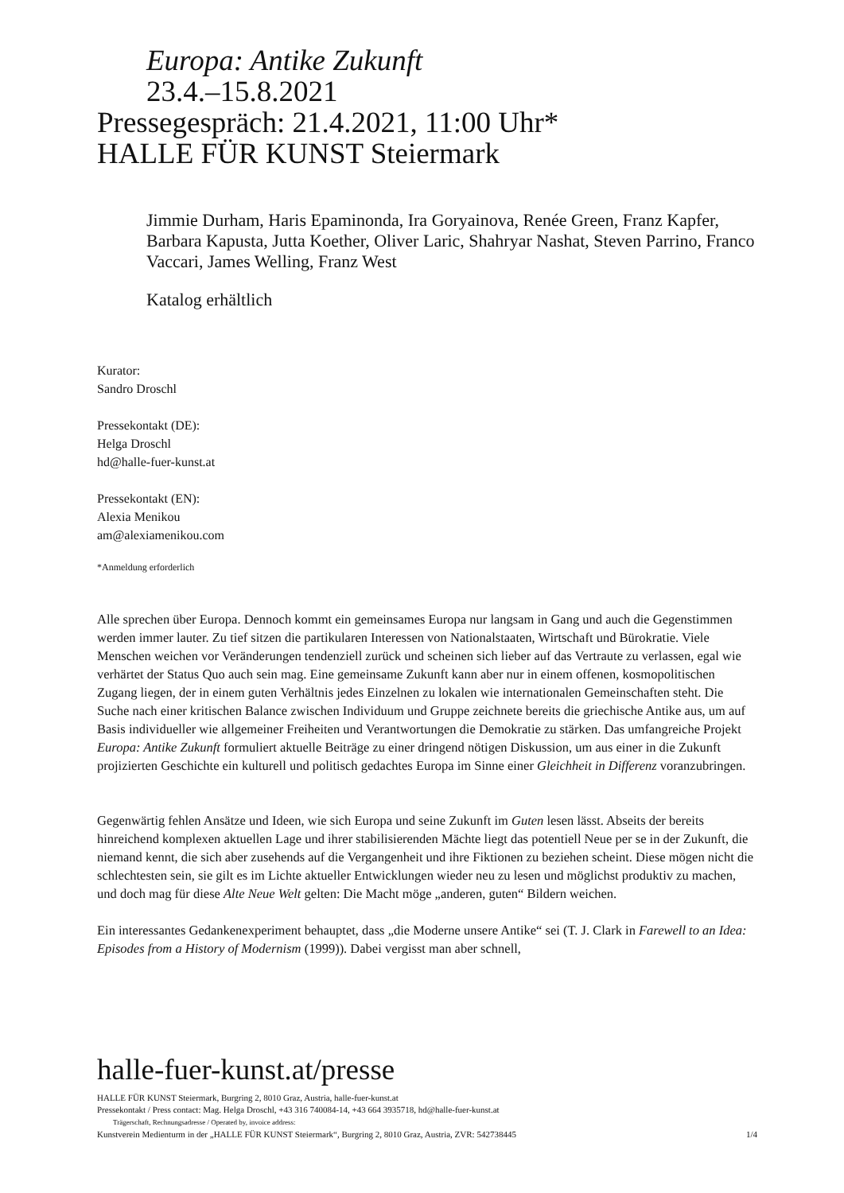Europa: Antike Zukunft
23.4.–15.8.2021
Pressegespräch: 21.4.2021, 11:00 Uhr*
HALLE FÜR KUNST Steiermark
Jimmie Durham, Haris Epaminonda, Ira Goryainova, Renée Green, Franz Kapfer, Barbara Kapusta, Jutta Koether, Oliver Laric, Shahryar Nashat, Steven Parrino, Franco Vaccari, James Welling, Franz West
Katalog erhältlich
Kurator:
Sandro Droschl
Pressekontakt (DE):
Helga Droschl
hd@halle-fuer-kunst.at
Pressekontakt (EN):
Alexia Menikou
am@alexiamenikou.com
*Anmeldung erforderlich
Alle sprechen über Europa. Dennoch kommt ein gemeinsames Europa nur langsam in Gang und auch die Gegenstimmen werden immer lauter. Zu tief sitzen die partikularen Interessen von National­staaten, Wirtschaft und Bürokratie. Viele Menschen weichen vor Veränderungen tendenziell zurück und scheinen sich lieber auf das Vertraute zu verlassen, egal wie verhärtet der Status Quo auch sein mag. Eine gemeinsame Zukunft kann aber nur in einem offenen, kosmopolitischen Zugang liegen, der in einem guten Verhältnis jedes Einzelnen zu lokalen wie internationalen Gemeinschaften steht. Die Suche nach einer kritischen Balance zwischen Individuum und Gruppe zeichnete bereits die griechische Antike aus, um auf Basis individueller wie allgemeiner Freiheiten und Verantwortungen die Demokratie zu stärken. Das umfangreiche Projekt Europa: Antike Zukunft formuliert aktuelle Beiträge zu einer dringend nötigen Diskussion, um aus einer in die Zukunft projizierten Geschichte ein kulturell und politisch gedachtes Europa im Sinne einer Gleichheit in Differenz voranzubringen.
Gegenwärtig fehlen Ansätze und Ideen, wie sich Europa und seine Zukunft im Guten lesen lässt. Abseits der bereits hinreichend komplexen aktuellen Lage und ihrer stabilisierenden Mächte liegt das potentiell Neue per se in der Zukunft, die niemand kennt, die sich aber zusehends auf die Ver­gangenheit und ihre Fiktionen zu beziehen scheint. Diese mögen nicht die schlechtesten sein, sie gilt es im Lichte aktueller Entwicklungen wieder neu zu lesen und möglichst produktiv zu machen, und doch mag für diese Alte Neue Welt gelten: Die Macht möge „anderen, guten“ Bildern weichen.
Ein interessantes Gedankenexperiment behauptet, dass „die Moderne unsere Antike“ sei (T. J. Clark in Farewell to an Idea: Episodes from a History of Modernism (1999)). Dabei vergisst man aber schnell,
halle-fuer-kunst.at/presse
HALLE FÜR KUNST Steiermark, Burgring 2, 8010 Graz, Austria, halle-fuer-kunst.at
Pressekontakt / Press contact: Mag. Helga Droschl, +43 316 740084-14, +43 664 3935718, hd@halle-fuer-kunst.at
Trägerschaft, Rechnungsadresse / Operated by, invoice address:
Kunstverein Medienturm in der „HALLE FÜR KUNST Steiermark“, Burgring 2, 8010 Graz, Austria, ZVR: 542738445 1/4